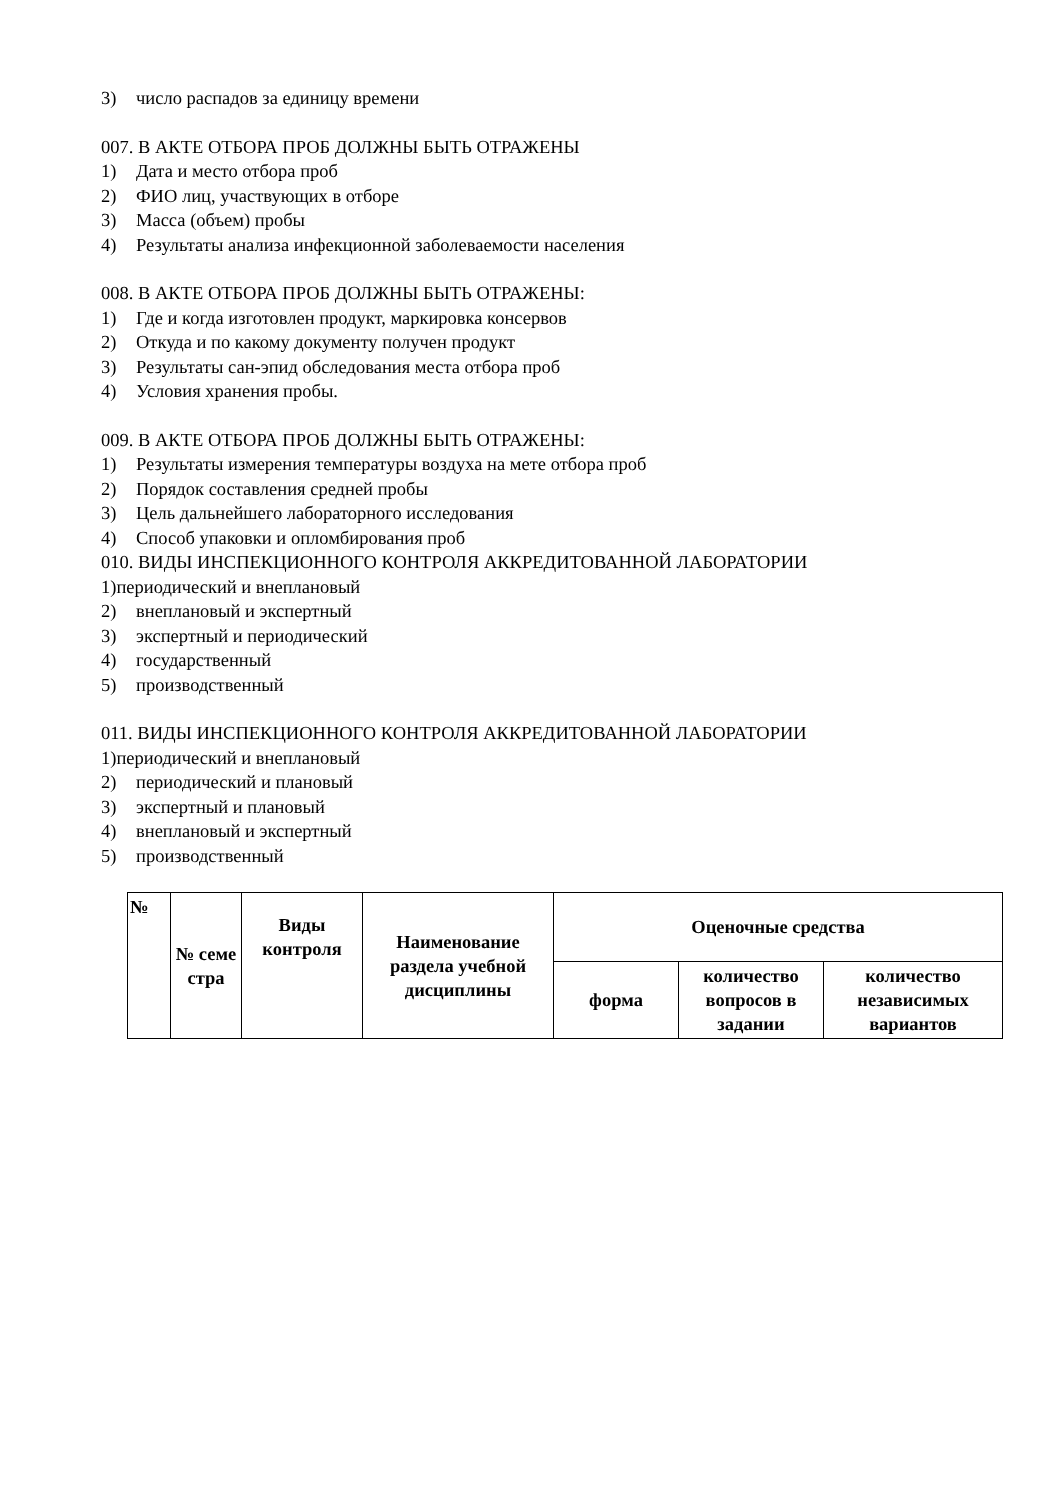3) число распадов за единицу времени
007. В АКТЕ ОТБОРА ПРОБ ДОЛЖНЫ БЫТЬ ОТРАЖЕНЫ
1) Дата и место отбора проб
2) ФИО лиц, участвующих в отборе
3) Масса (объем) пробы
4) Результаты анализа инфекционной заболеваемости населения
008. В АКТЕ ОТБОРА ПРОБ ДОЛЖНЫ БЫТЬ ОТРАЖЕНЫ:
1) Где и когда изготовлен продукт, маркировка консервов
2) Откуда и по какому документу получен продукт
3) Результаты сан-эпид обследования места отбора проб
4) Условия хранения пробы.
009. В АКТЕ ОТБОРА ПРОБ ДОЛЖНЫ БЫТЬ ОТРАЖЕНЫ:
1) Результаты измерения температуры воздуха на мете отбора проб
2) Порядок составления средней пробы
3) Цель дальнейшего лабораторного исследования
4) Способ упаковки и опломбирования проб
010. ВИДЫ ИНСПЕКЦИОННОГО КОНТРОЛЯ АККРЕДИТОВАННОЙ ЛАБОРАТОРИИ
1)периодический и внеплановый
2) внеплановый и экспертный
3) экспертный и периодический
4) государственный
5) производственный
011. ВИДЫ ИНСПЕКЦИОННОГО КОНТРОЛЯ АККРЕДИТОВАННОЙ ЛАБОРАТОРИИ
1)периодический и внеплановый
2) периодический и плановый
3) экспертный и плановый
4) внеплановый и экспертный
5) производственный
| № | № семе стра | Виды контроля | Наименование раздела учебной дисциплины | Оценочные средства | | |
| --- | --- | --- | --- | --- | --- | --- |
| | | | | форма | количество вопросов в задании | количество независимых вариантов |